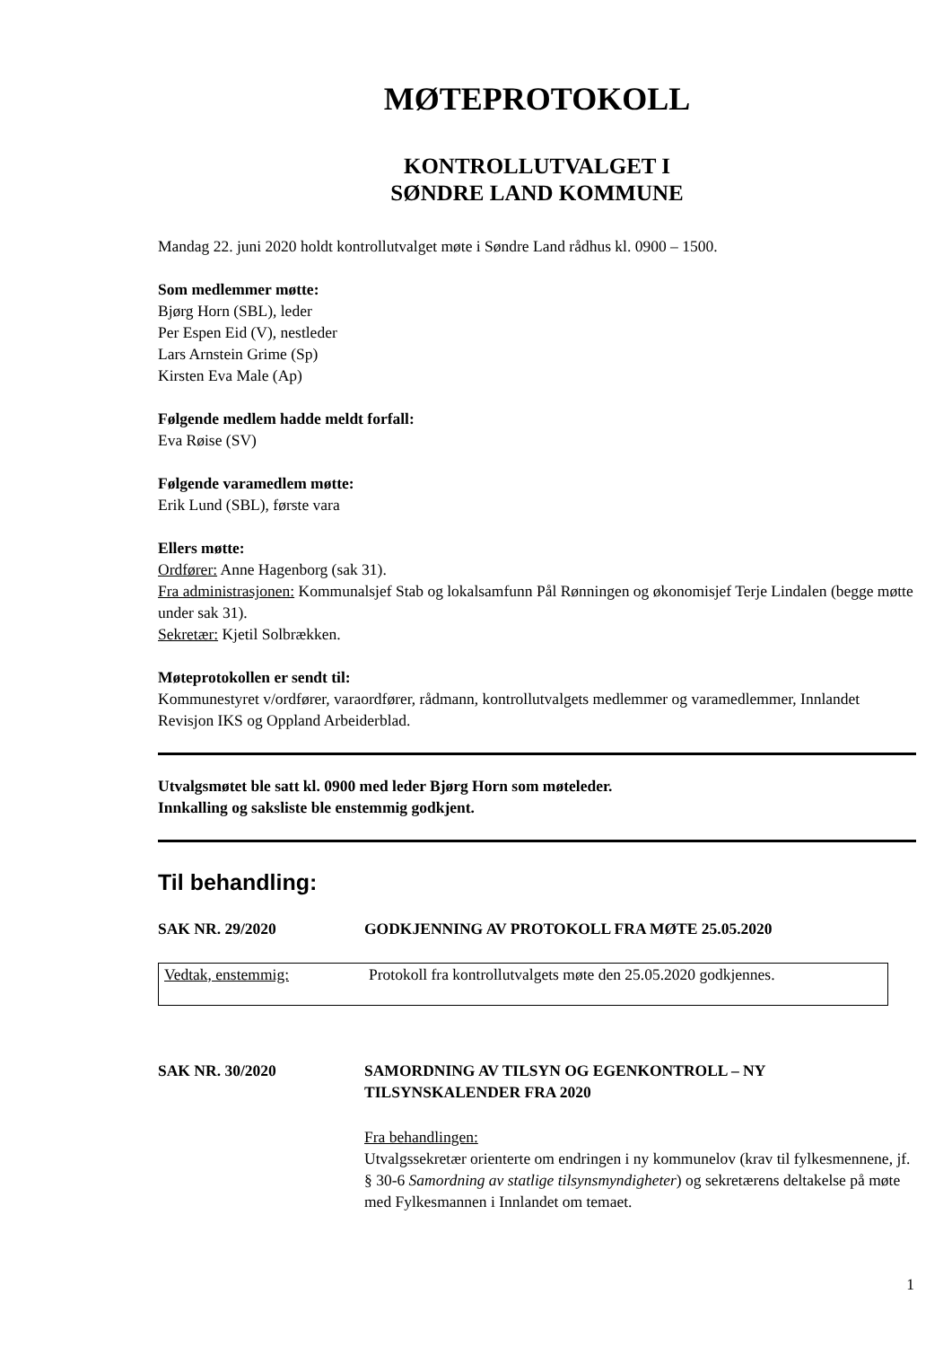MØTEPROTOKOLL
KONTROLLUTVALGET I
SØNDRE LAND KOMMUNE
Mandag 22. juni 2020 holdt kontrollutvalget møte i Søndre Land rådhus kl. 0900 – 1500.
Som medlemmer møtte:
Bjørg Horn (SBL), leder
Per Espen Eid (V), nestleder
Lars Arnstein Grime (Sp)
Kirsten Eva Male (Ap)
Følgende medlem hadde meldt forfall:
Eva Røise (SV)
Følgende varamedlem møtte:
Erik Lund (SBL), første vara
Ellers møtte:
Ordfører: Anne Hagenborg (sak 31).
Fra administrasjonen: Kommunalsjef Stab og lokalsamfunn Pål Rønningen og økonomisjef Terje Lindalen (begge møtte under sak 31).
Sekretær: Kjetil Solbrækken.
Møteprotokollen er sendt til:
Kommunestyret v/ordfører, varaordfører, rådmann, kontrollutvalgets medlemmer og varamedlemmer, Innlandet Revisjon IKS og Oppland Arbeiderblad.
Utvalgsmøtet ble satt kl. 0900 med leder Bjørg Horn som møteleder.
Innkalling og saksliste ble enstemmig godkjent.
Til behandling:
SAK NR. 29/2020 GODKJENNING AV PROTOKOLL FRA MØTE 25.05.2020
Vedtak, enstemmig: Protokoll fra kontrollutvalgets møte den 25.05.2020 godkjennes.
SAK NR. 30/2020 SAMORDNING AV TILSYN OG EGENKONTROLL – NY TILSYNSKALENDER FRA 2020
Fra behandlingen:
Utvalgssekretær orienterte om endringen i ny kommunelov (krav til fylkesmennene, jf. § 30-6 Samordning av statlige tilsynsmyndigheter) og sekretærens deltakelse på møte med Fylkesmannen i Innlandet om temaet.
1